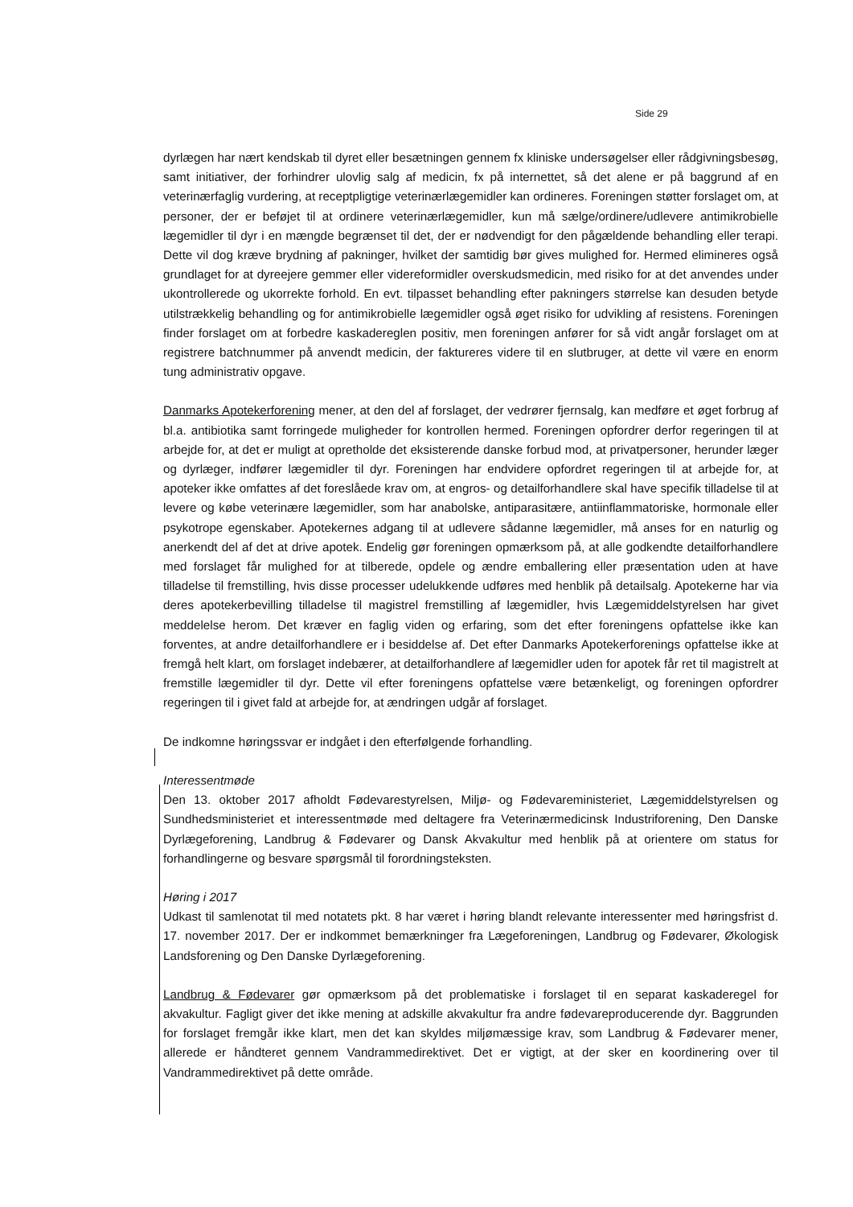Side 29
dyrlægen har nært kendskab til dyret eller besætningen gennem fx kliniske undersøgelser eller rådgivningsbesøg, samt initiativer, der forhindrer ulovlig salg af medicin, fx på internettet, så det alene er på baggrund af en veterinærfaglig vurdering, at receptpligtige veterinærlægemidler kan ordineres. Foreningen støtter forslaget om, at personer, der er beføjet til at ordinere veterinærlægemidler, kun må sælge/ordinere/udlevere antimikrobielle lægemidler til dyr i en mængde begrænset til det, der er nødvendigt for den pågældende behandling eller terapi. Dette vil dog kræve brydning af pakninger, hvilket der samtidig bør gives mulighed for. Hermed elimineres også grundlaget for at dyreejere gemmer eller videreformidler overskudsmedicin, med risiko for at det anvendes under ukontrollerede og ukorrekte forhold. En evt. tilpasset behandling efter pakningers størrelse kan desuden betyde utilstrækkelig behandling og for antimikrobielle lægemidler også øget risiko for udvikling af resistens. Foreningen finder forslaget om at forbedre kaskadereglen positiv, men foreningen anfører for så vidt angår forslaget om at registrere batchnummer på anvendt medicin, der faktureres videre til en slutbruger, at dette vil være en enorm tung administrativ opgave.
Danmarks Apotekerforening mener, at den del af forslaget, der vedrører fjernsalg, kan medføre et øget forbrug af bl.a. antibiotika samt forringede muligheder for kontrollen hermed. Foreningen opfordrer derfor regeringen til at arbejde for, at det er muligt at opretholde det eksisterende danske forbud mod, at privatpersoner, herunder læger og dyrlæger, indfører lægemidler til dyr. Foreningen har endvidere opfordret regeringen til at arbejde for, at apoteker ikke omfattes af det foreslåede krav om, at engros- og detailforhandlere skal have specifik tilladelse til at levere og købe veterinære lægemidler, som har anabolske, antiparasitære, antiinflammatoriske, hormonale eller psykotrope egenskaber. Apotekernes adgang til at udlevere sådanne lægemidler, må anses for en naturlig og anerkendt del af det at drive apotek. Endelig gør foreningen opmærksom på, at alle godkendte detailforhandlere med forslaget får mulighed for at tilberede, opdele og ændre emballering eller præsentation uden at have tilladelse til fremstilling, hvis disse processer udelukkende udføres med henblik på detailsalg. Apotekerne har via deres apotekerbevilling tilladelse til magistrel fremstilling af lægemidler, hvis Lægemiddelstyrelsen har givet meddelelse herom. Det kræver en faglig viden og erfaring, som det efter foreningens opfattelse ikke kan forventes, at andre detailforhandlere er i besiddelse af. Det efter Danmarks Apotekerforenings opfattelse ikke at fremgå helt klart, om forslaget indebærer, at detailforhandlere af lægemidler uden for apotek får ret til magistrelt at fremstille lægemidler til dyr. Dette vil efter foreningens opfattelse være betænkeligt, og foreningen opfordrer regeringen til i givet fald at arbejde for, at ændringen udgår af forslaget.
De indkomne høringssvar er indgået i den efterfølgende forhandling.
Interessentmøde
Den 13. oktober 2017 afholdt Fødevarestyrelsen, Miljø- og Fødevareministeriet, Lægemiddelstyrelsen og Sundhedsministeriet et interessentmøde med deltagere fra Veterinærmedicinsk Industriforening, Den Danske Dyrlægeforening, Landbrug & Fødevarer og Dansk Akvakultur med henblik på at orientere om status for forhandlingerne og besvare spørgsmål til forordningsteksten.
Høring i 2017
Udkast til samlenotat til med notatets pkt. 8 har været i høring blandt relevante interessenter med høringsfrist d. 17. november 2017. Der er indkommet bemærkninger fra Lægeforeningen, Landbrug og Fødevarer, Økologisk Landsforening og Den Danske Dyrlægeforening.
Landbrug & Fødevarer gør opmærksom på det problematiske i forslaget til en separat kaskaderegel for akvakultur. Fagligt giver det ikke mening at adskille akvakultur fra andre fødevareproducerende dyr. Baggrunden for forslaget fremgår ikke klart, men det kan skyldes miljømæssige krav, som Landbrug & Fødevarer mener, allerede er håndteret gennem Vandrammedirektivet. Det er vigtigt, at der sker en koordinering over til Vandrammedirektivet på dette område.